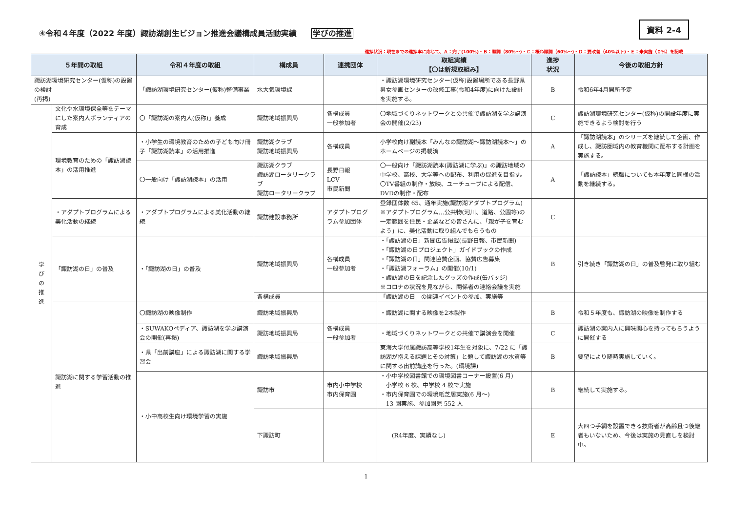④令和４年度（2022 年度）諏訪湖創生ビジョン推進会議構成員活動実績 学びの推進
資料 2-4
進捗状況：現在までの進捗率に応じて、Ａ：完了(100%)・Ｂ：順調（80%～)・Ｃ：概ね順調（60%～)・Ｄ：要改善（40%以下)・Ｅ：未実施（０%）を記載
| ５年間の取組 | | 令和４年度の取組 | 構成員 | 連携団体 | 取組実績 【〇は新規取組み】 | 進捗 状況 | 今後の取組方針 |
| --- | --- | --- | --- | --- | --- | --- | --- |
| 諏訪湖環境研究センター(仮称)の設置の検討 (再掲) | | 「諏訪湖環境研究センター(仮称)整備事業 | 水大気環境課 | | ・諏訪湖環境研究センター(仮称)設置場所である長野県男女参画センターの改修工事(令和4年度)に向けた設計を実施する。 | B | 令和6年4月開所予定 |
| 学 び の 推 進 | 文化や水環境保全等をテーマにした案内人ボランティアの育成 | 〇「諏訪湖の案内人(仮称)」養成 | 諏訪地域振興局 | 各構成員 一般参加者 | 〇地域づくりネットワークとの共催で諏訪湖を学ぶ講演会の開催(2/23) | C | 諏訪湖環境研究センター(仮称)の開設年度に実施できるよう検討を行う |
| | 環境教育のための「諏訪湖読本」の活用推進 | ・小学生の環境教育のための子ども向け冊子「諏訪湖読本」の活用推進 | 諏訪湖クラブ 諏訪地域振興局 | 各構成員 | 小学校向け副読本「みんなの諏訪湖～諏訪湖読本～」のホームページの掲載済 | A | 「諏訪湖読本」のシリーズを継続して企画、作成し、諏訪圏域内の教育機関に配布する計画を実施する。 |
| | | 〇一般向け「諏訪湖読本」の活用 | 諏訪湖クラブ 諏訪湖ロータリークラブ 諏訪ロータリークラブ | 長野日報 LCV 市民新聞 | 〇一般向け「諏訪湖読本(諏訪湖に学ぶ)」の諏訪地域の中学校、高校、大学等への配布、利用の促進を目指す。 〇TV番組の制作・放映、ユーチューブによる配信、DVDの制作・配布 | A | 「諏訪読本」続版についても本年度と同様の活動を継続する。 |
| | ・アダプトプログラムによる美化活動の継続 | ・アダプトプログラムによる美化活動の継続 | 諏訪建設事務所 | アダプトプログラム参加団体 | 登録団体数 65、通年実施(諏訪湖アダプトプログラム) ※アダプトプログラム…公共物(河川、道路、公園等)の一定範囲を住民・企業などの皆さんに、「親が子を育むよう」に、美化活動に取り組んでもらうもの | C | |
| | 「諏訪湖の日」の普及 | ・「諏訪湖の日」の普及 | 諏訪地域振興局 | 各構成員 一般参加者 | ・「諏訪湖の日」新聞広告掲載(長野日報、市民新聞) ・「諏訪湖の日プロジェクト」ガイドブックの作成 ・「諏訪湖の日」関連協賛企画、協賛広告募集 ・「諏訪湖フォーラム」の開催(10/1) ・諏訪湖の日を記念したグッズの作成(缶バッジ) ※コロナの状況を見ながら、関係者の連絡会議を実施 | B | 引き続き「諏訪湖の日」の普及啓発に取り組む |
| | | | 各構成員 | | 「諏訪湖の日」の関連イベントの参加、実施等 | | |
| | 諏訪湖に関する学習活動の推進 | 〇諏訪湖の映像制作 | 諏訪地域振興局 | | ・諏訪湖に関する映像を2本製作 | B | 令和５年度も、諏訪湖の映像を制作する |
| | | ・SUWAKOペディア、諏訪湖を学ぶ講演会の開催(再掲) | 諏訪地域振興局 | 各構成員 一般参加者 | ・地域づくりネットワークとの共催で講演会を開催 | C | 諏訪湖の案内人に興味関心を持ってもらうように開催する |
| | | ・県「出前講座」による諏訪湖に関する学習会 | 諏訪地域振興局 | | 東海大学付属諏訪高等学校1年生を対象に、7/22 に「諏訪湖が抱える課題とその対策」と題して諏訪湖の水質等に関する出前講座を行った。(環境課) | B | 要望により随時実施していく。 |
| | | ・小中高校生向け環境学習の実施 | 諏訪市 | 市内小中学校 市内保育園 | ・小中学校図書館での環境図書コーナー設置(6 月) 小学校 6 校、中学校 4 校で実施 ・市内保育園での環境紙芝居実施(6 月～) 13 園実施、参加園児 552 人 | B | 継続して実施する。 |
| | | | 下諏訪町 | | (R4年度、実績なし) | E | 大四つ手網を設置できる技術者が高齢且つ後継者もいないため、今後は実施の見直しを検討中。 |
1